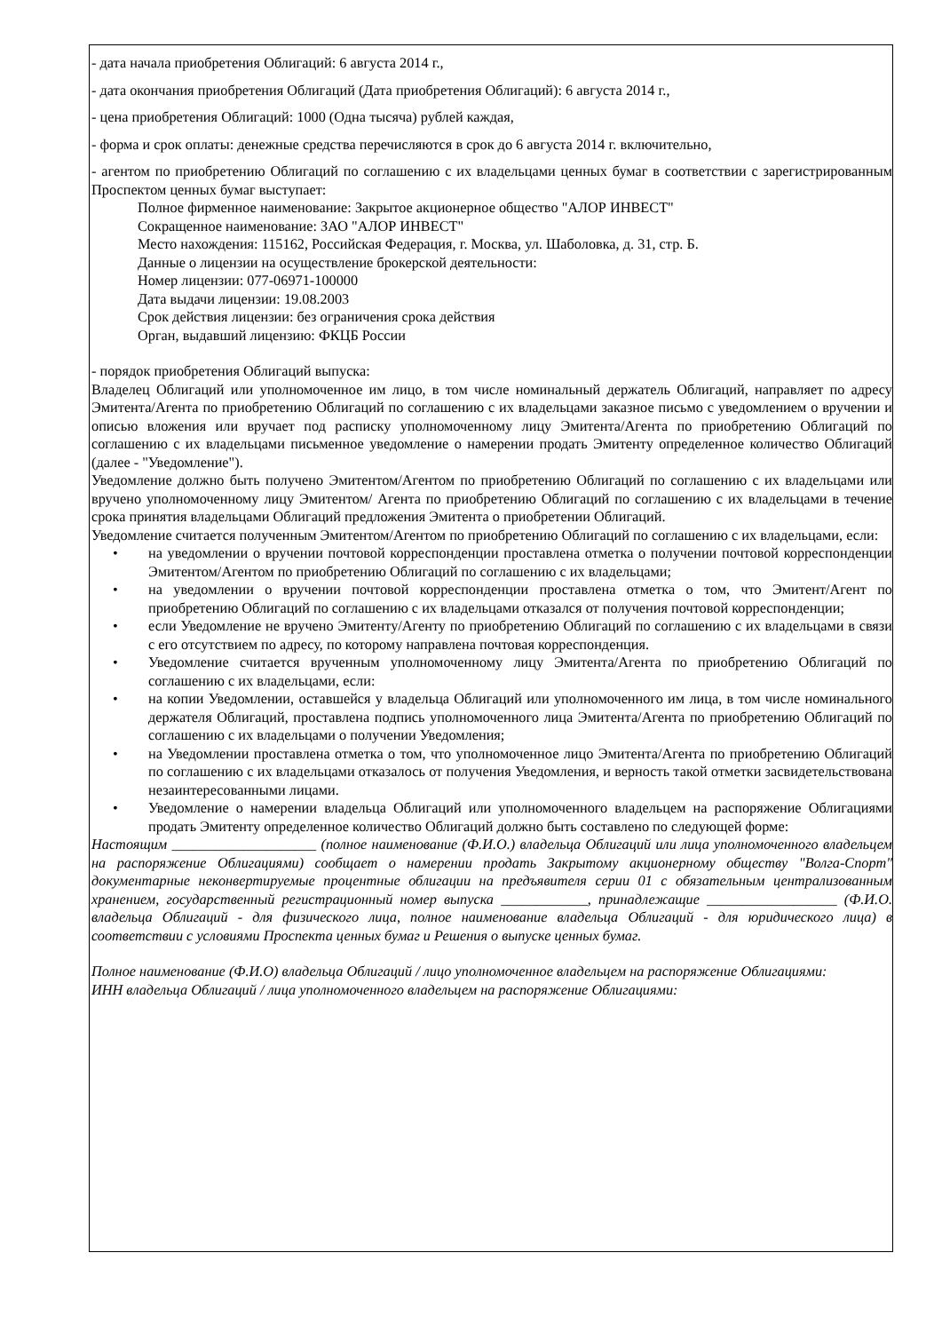- дата начала приобретения Облигаций: 6 августа 2014 г.,
- дата окончания приобретения Облигаций (Дата приобретения Облигаций): 6 августа 2014 г.,
- цена приобретения Облигаций: 1000 (Одна тысяча) рублей каждая,
- форма и срок оплаты: денежные средства перечисляются в срок до 6 августа 2014 г. включительно,
- агентом по приобретению Облигаций по соглашению с их владельцами ценных бумаг в соответствии с зарегистрированным Проспектом ценных бумаг выступает:
Полное фирменное наименование: Закрытое акционерное общество "АЛОР ИНВЕСТ"
Сокращенное наименование: ЗАО "АЛОР ИНВЕСТ"
Место нахождения: 115162, Российская Федерация, г. Москва, ул. Шаболовка, д. 31, стр. Б.
Данные о лицензии на осуществление брокерской деятельности:
Номер лицензии: 077-06971-100000
Дата выдачи лицензии: 19.08.2003
Срок действия лицензии: без ограничения срока действия
Орган, выдавший лицензию: ФКЦБ России
- порядок приобретения Облигаций выпуска:
Владелец Облигаций или уполномоченное им лицо, в том числе номинальный держатель Облигаций, направляет по адресу Эмитента/Агента по приобретению Облигаций по соглашению с их владельцами заказное письмо с уведомлением о вручении и описью вложения или вручает под расписку уполномоченному лицу Эмитента/Агента по приобретению Облигаций по соглашению с их владельцами письменное уведомление о намерении продать Эмитенту определенное количество Облигаций (далее - "Уведомление").
Уведомление должно быть получено Эмитентом/Агентом по приобретению Облигаций по соглашению с их владельцами или вручено уполномоченному лицу Эмитентом/ Агента по приобретению Облигаций по соглашению с их владельцами в течение срока принятия владельцами Облигаций предложения Эмитента о приобретении Облигаций.
Уведомление считается полученным Эмитентом/Агентом по приобретению Облигаций по соглашению с их владельцами, если:
• на уведомлении о вручении почтовой корреспонденции проставлена отметка о получении почтовой корреспонденции Эмитентом/Агентом по приобретению Облигаций по соглашению с их владельцами;
• на уведомлении о вручении почтовой корреспонденции проставлена отметка о том, что Эмитент/Агент по приобретению Облигаций по соглашению с их владельцами отказался от получения почтовой корреспонденции;
• если Уведомление не вручено Эмитенту/Агенту по приобретению Облигаций по соглашению с их владельцами в связи с его отсутствием по адресу, по которому направлена почтовая корреспонденция.
• Уведомление считается врученным уполномоченному лицу Эмитента/Агента по приобретению Облигаций по соглашению с их владельцами, если:
• на копии Уведомлении, оставшейся у владельца Облигаций или уполномоченного им лица, в том числе номинального держателя Облигаций, проставлена подпись уполномоченного лица Эмитента/Агента по приобретению Облигаций по соглашению с их владельцами о получении Уведомления;
• на Уведомлении проставлена отметка о том, что уполномоченное лицо Эмитента/Агента по приобретению Облигаций по соглашению с их владельцами отказалось от получения Уведомления, и верность такой отметки засвидетельствована незаинтересованными лицами.
• Уведомление о намерении владельца Облигаций или уполномоченного владельцем на распоряжение Облигациями продать Эмитенту определенное количество Облигаций должно быть составлено по следующей форме:
Настоящим ____________________ (полное наименование (Ф.И.О.) владельца Облигаций или лица уполномоченного владельцем на распоряжение Облигациями) сообщает о намерении продать Закрытому акционерному обществу "Волга-Спорт" документарные неконвертируемые процентные облигации на предъявителя серии 01 с обязательным централизованным хранением, государственный регистрационный номер выпуска ____________, принадлежащие __________________ (Ф.И.О. владельца Облигаций - для физического лица, полное наименование владельца Облигаций - для юридического лица) в соответствии с условиями Проспекта ценных бумаг и Решения о выпуске ценных бумаг.
Полное наименование (Ф.И.О) владельца Облигаций / лицо уполномоченное владельцем на распоряжение Облигациями:
ИНН владельца Облигаций / лица уполномоченного владельцем на распоряжение Облигациями: